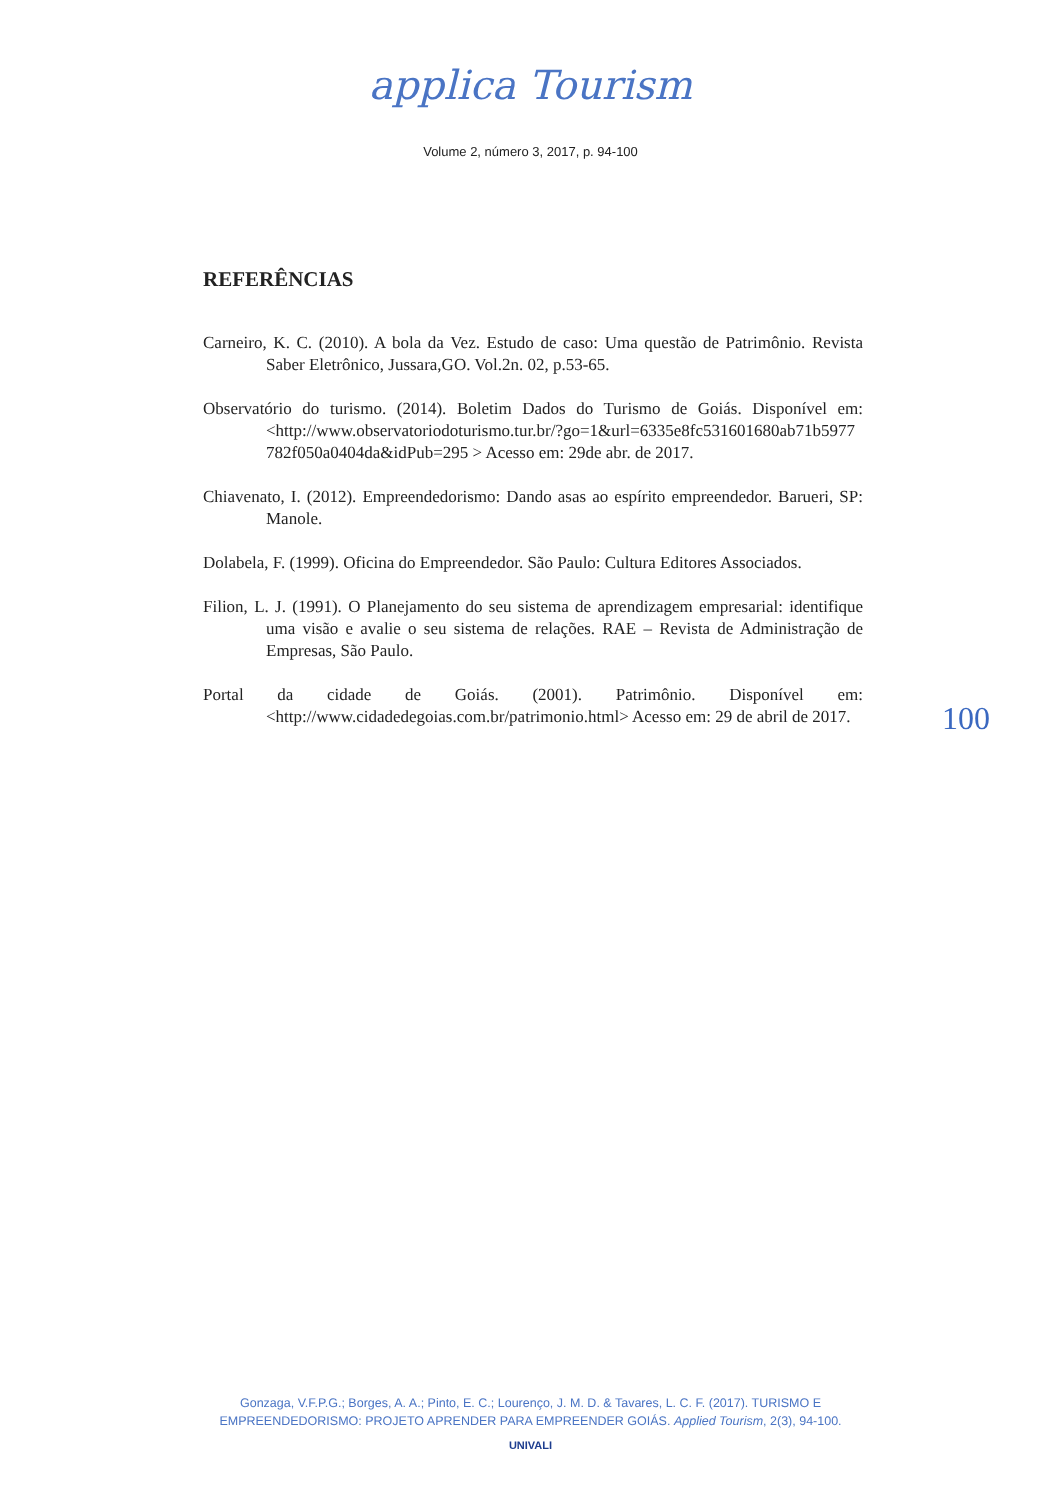applica Tourism
Volume 2, número 3, 2017, p. 94-100
REFERÊNCIAS
Carneiro, K. C. (2010). A bola da Vez. Estudo de caso: Uma questão de Patrimônio. Revista Saber Eletrônico, Jussara,GO. Vol.2n. 02, p.53-65.
Observatório do turismo. (2014). Boletim Dados do Turismo de Goiás. Disponível em: <http://www.observatoriodoturismo.tur.br/?go=1&url=6335e8fc531601680ab71b5977 782f050a0404da&idPub=295 > Acesso em: 29de abr. de 2017.
Chiavenato, I. (2012). Empreendedorismo: Dando asas ao espírito empreendedor. Barueri, SP: Manole.
Dolabela, F. (1999). Oficina do Empreendedor. São Paulo: Cultura Editores Associados.
Filion, L. J. (1991). O Planejamento do seu sistema de aprendizagem empresarial: identifique uma visão e avalie o seu sistema de relações. RAE – Revista de Administração de Empresas, São Paulo.
Portal da cidade de Goiás. (2001). Patrimônio. Disponível em: <http://www.cidadedegoias.com.br/patrimonio.html> Acesso em: 29 de abril de 2017.
100
Gonzaga, V.F.P.G.; Borges, A. A.; Pinto, E. C.; Lourenço, J. M. D. & Tavares, L. C. F. (2017). TURISMO E
EMPREENDEDORISMO: PROJETO APRENDER PARA EMPREENDER GOIÁS. Applied Tourism, 2(3), 94-100.
UNIVALI